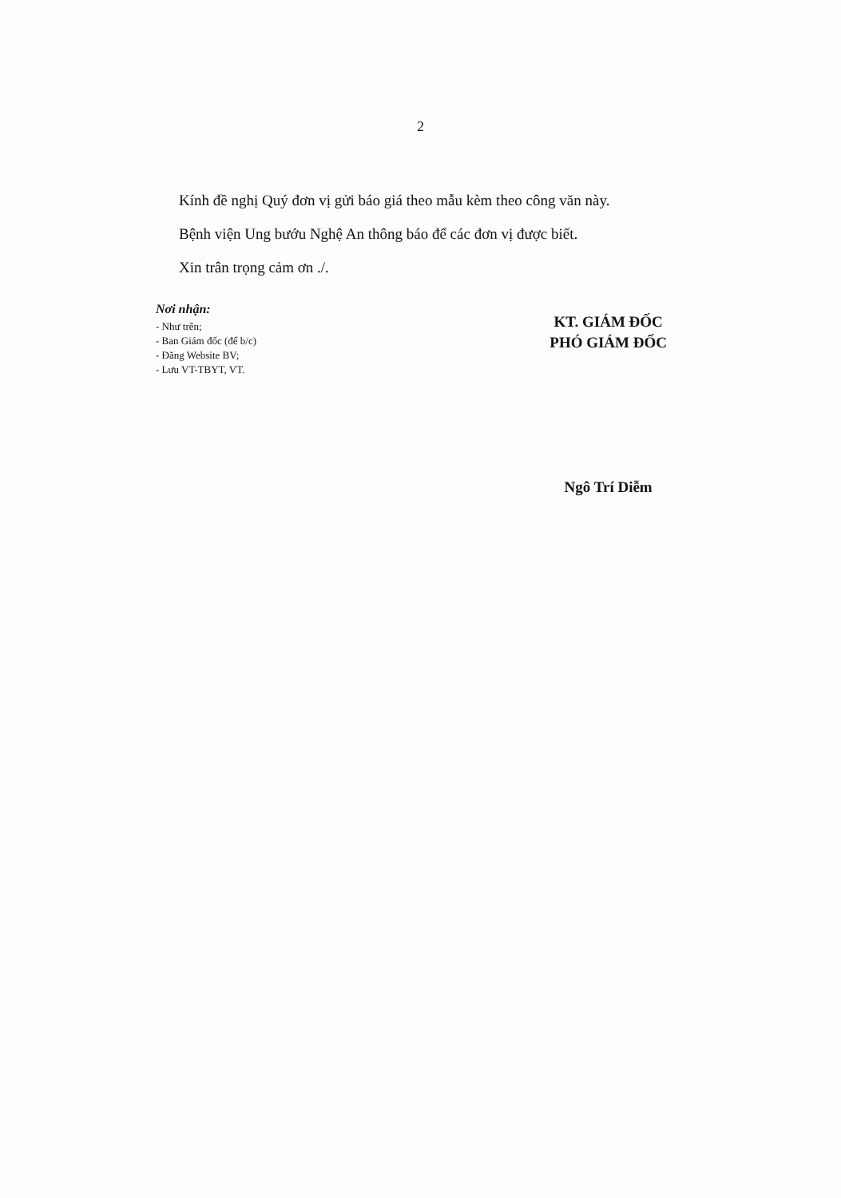2
Kính đề nghị Quý đơn vị gửi báo giá theo mẫu kèm theo công văn này.
Bệnh viện Ung bướu Nghệ An thông báo để các đơn vị được biết.
Xin trân trọng cảm ơn ./.
Nơi nhận:
- Như trên;
- Ban Giám đốc (để b/c)
- Đăng Website BV;
- Lưu VT-TBYT, VT.
KT. GIÁM ĐỐC
PHÓ GIÁM ĐỐC
Ngô Trí Diễm